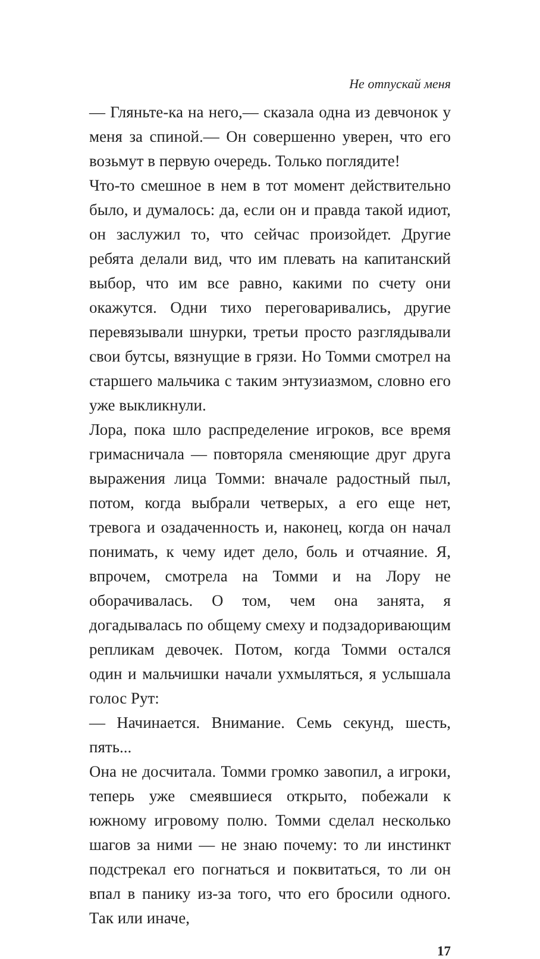Не отпускай меня
— Гляньте-ка на него,— сказала одна из девчонок у меня за спиной.— Он совершенно уверен, что его возьмут в первую очередь. Только поглядите!
Что-то смешное в нем в тот момент действительно было, и думалось: да, если он и правда такой идиот, он заслужил то, что сейчас произойдет. Другие ребята делали вид, что им плевать на капитанский выбор, что им все равно, какими по счету они окажутся. Одни тихо переговаривались, другие перевязывали шнурки, третьи просто разглядывали свои бутсы, вязнущие в грязи. Но Томми смотрел на старшего мальчика с таким энтузиазмом, словно его уже выкликнули.
Лора, пока шло распределение игроков, все время гримасничала — повторяла сменяющие друг друга выражения лица Томми: вначале радостный пыл, потом, когда выбрали четверых, а его еще нет, тревога и озадаченность и, наконец, когда он начал понимать, к чему идет дело, боль и отчаяние. Я, впрочем, смотрела на Томми и на Лору не оборачивалась. О том, чем она занята, я догадывалась по общему смеху и подзадоривающим репликам девочек. Потом, когда Томми остался один и мальчишки начали ухмыляться, я услышала голос Рут:
— Начинается. Внимание. Семь секунд, шесть, пять...
Она не досчитала. Томми громко завопил, а игроки, теперь уже смеявшиеся открыто, побежали к южному игровому полю. Томми сделал несколько шагов за ними — не знаю почему: то ли инстинкт подстрекал его погнаться и поквитаться, то ли он впал в панику из-за того, что его бросили одного. Так или иначе,
17